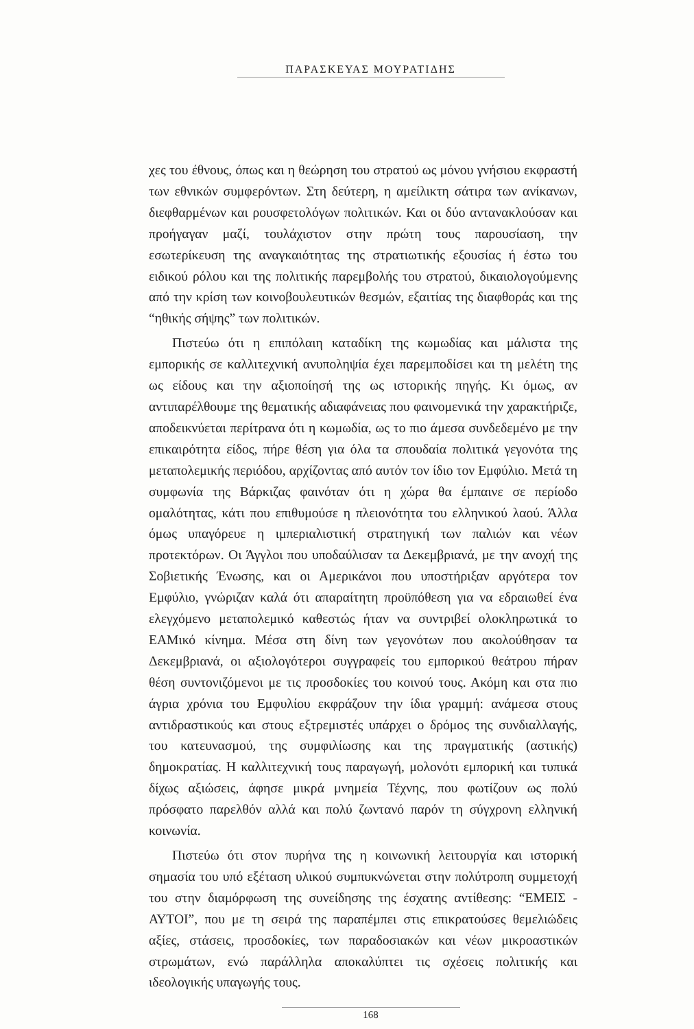ΠΑΡΑΣΚΕΥΑΣ ΜΟΥΡΑΤΙΔΗΣ
χες του έθνους, όπως και η θεώρηση του στρατού ως μόνου γνήσιου εκφραστή των εθνικών συμφερόντων. Στη δεύτερη, η αμείλικτη σάτιρα των ανίκανων, διεφθαρμένων και ρουσφετολόγων πολιτικών. Και οι δύο αντανακλούσαν και προήγαγαν μαζί, τουλάχιστον στην πρώτη τους παρουσίαση, την εσωτερίκευση της αναγκαιότητας της στρατιωτικής εξουσίας ή έστω του ειδικού ρόλου και της πολιτικής παρεμβολής του στρατού, δικαιολογούμενης από την κρίση των κοινοβουλευτικών θεσμών, εξαιτίας της διαφθοράς και της “ηθικής σήψης” των πολιτικών.
Πιστεύω ότι η επιπόλαιη καταδίκη της κωμωδίας και μάλιστα της εμπορικής σε καλλιτεχνική ανυποληψία έχει παρεμποδίσει και τη μελέτη της ως είδους και την αξιοποίησή της ως ιστορικής πηγής. Κι όμως, αν αντιπαρέλθουμε της θεματικής αδιαφάνειας που φαινομενικά την χαρακτήριζε, αποδεικνύεται περίτρανα ότι η κωμωδία, ως το πιο άμεσα συνδεδεμένο με την επικαιρότητα είδος, πήρε θέση για όλα τα σπουδαία πολιτικά γεγονότα της μεταπολεμικής περιόδου, αρχίζοντας από αυτόν τον ίδιο τον Εμφύλιο. Μετά τη συμφωνία της Βάρκιζας φαινόταν ότι η χώρα θα έμπαινε σε περίοδο ομαλότητας, κάτι που επιθυμούσε η πλειονότητα του ελληνικού λαού. Άλλα όμως υπαγόρευε η ιμπεριαλιστική στρατηγική των παλιών και νέων προτεκτόρων. Οι Άγγλοι που υποδαύλισαν τα Δεκεμβριανά, με την ανοχή της Σοβιετικής Ένωσης, και οι Αμερικάνοι που υποστήριξαν αργότερα τον Εμφύλιο, γνώριζαν καλά ότι απαραίτητη προϋπόθεση για να εδραιωθεί ένα ελεγχόμενο μεταπολεμικό καθεστώς ήταν να συντριβεί ολοκληρωτικά το ΕΑΜικό κίνημα. Μέσα στη δίνη των γεγονότων που ακολούθησαν τα Δεκεμβριανά, οι αξιολογότεροι συγγραφείς του εμπορικού θεάτρου πήραν θέση συντονιζόμενοι με τις προσδοκίες του κοινού τους. Ακόμη και στα πιο άγρια χρόνια του Εμφυλίου εκφράζουν την ίδια γραμμή: ανάμεσα στους αντιδραστικούς και στους εξτρεμιστές υπάρχει ο δρόμος της συνδιαλλαγής, του κατευνασμού, της συμφιλίωσης και της πραγματικής (αστικής) δημοκρατίας. Η καλλιτεχνική τους παραγωγή, μολονότι εμπορική και τυπικά δίχως αξιώσεις, άφησε μικρά μνημεία Τέχνης, που φωτίζουν ως πολύ πρόσφατο παρελθόν αλλά και πολύ ζωντανό παρόν τη σύγχρονη ελληνική κοινωνία.
Πιστεύω ότι στον πυρήνα της η κοινωνική λειτουργία και ιστορική σημασία του υπό εξέταση υλικού συμπυκνώνεται στην πολύτροπη συμμετοχή του στην διαμόρφωση της συνείδησης της έσχατης αντίθεσης: “ΕΜΕΙΣ - ΑΥΤΟΙ”, που με τη σειρά της παραπέμπει στις επικρατούσες θεμελιώδεις αξίες, στάσεις, προσδοκίες, των παραδοσιακών και νέων μικροαστικών στρωμάτων, ενώ παράλληλα αποκαλύπτει τις σχέσεις πολιτικής και ιδεολογικής υπαγωγής τους.
168